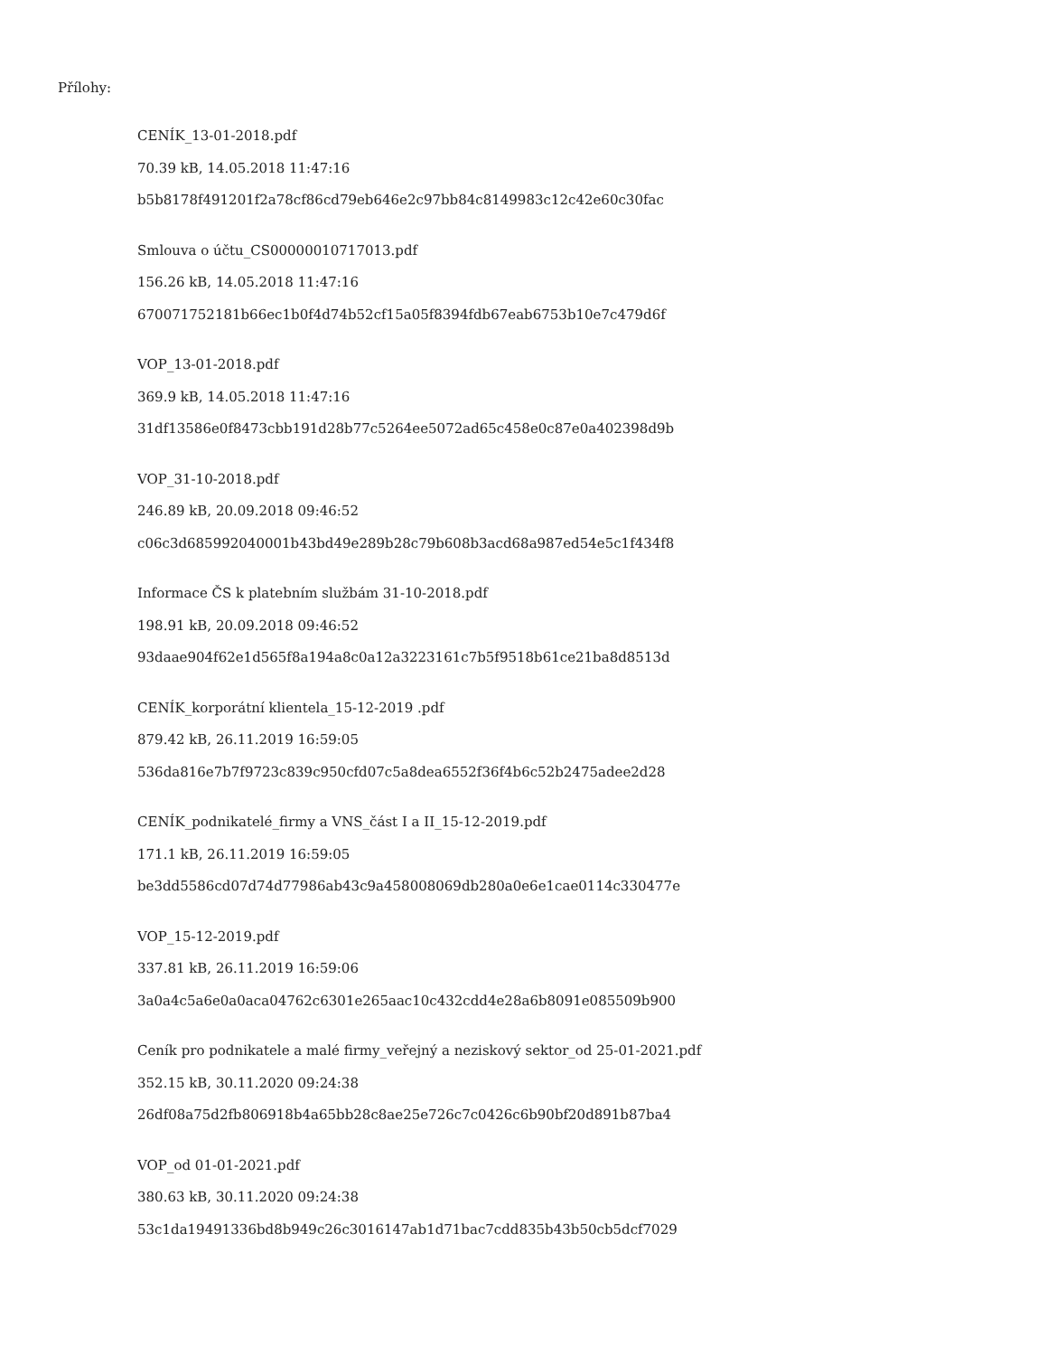Přílohy:
CENÍK_13-01-2018.pdf
70.39 kB, 14.05.2018 11:47:16
b5b8178f491201f2a78cf86cd79eb646e2c97bb84c8149983c12c42e60c30fac
Smlouva o účtu_CS00000010717013.pdf
156.26 kB, 14.05.2018 11:47:16
670071752181b66ec1b0f4d74b52cf15a05f8394fdb67eab6753b10e7c479d6f
VOP_13-01-2018.pdf
369.9 kB, 14.05.2018 11:47:16
31df13586e0f8473cbb191d28b77c5264ee5072ad65c458e0c87e0a402398d9b
VOP_31-10-2018.pdf
246.89 kB, 20.09.2018 09:46:52
c06c3d685992040001b43bd49e289b28c79b608b3acd68a987ed54e5c1f434f8
Informace ČS k platebním službám 31-10-2018.pdf
198.91 kB, 20.09.2018 09:46:52
93daae904f62e1d565f8a194a8c0a12a3223161c7b5f9518b61ce21ba8d8513d
CENÍK_korporátní klientela_15-12-2019 .pdf
879.42 kB, 26.11.2019 16:59:05
536da816e7b7f9723c839c950cfd07c5a8dea6552f36f4b6c52b2475adee2d28
CENÍK_podnikatelé_firmy a VNS_část I a II_15-12-2019.pdf
171.1 kB, 26.11.2019 16:59:05
be3dd5586cd07d74d77986ab43c9a458008069db280a0e6e1cae0114c330477e
VOP_15-12-2019.pdf
337.81 kB, 26.11.2019 16:59:06
3a0a4c5a6e0a0aca04762c6301e265aac10c432cdd4e28a6b8091e085509b900
Ceník pro podnikatele a malé firmy_veřejný a neziskový sektor_od 25-01-2021.pdf
352.15 kB, 30.11.2020 09:24:38
26df08a75d2fb806918b4a65bb28c8ae25e726c7c0426c6b90bf20d891b87ba4
VOP_od 01-01-2021.pdf
380.63 kB, 30.11.2020 09:24:38
53c1da19491336bd8b949c26c3016147ab1d71bac7cdd835b43b50cb5dcf7029